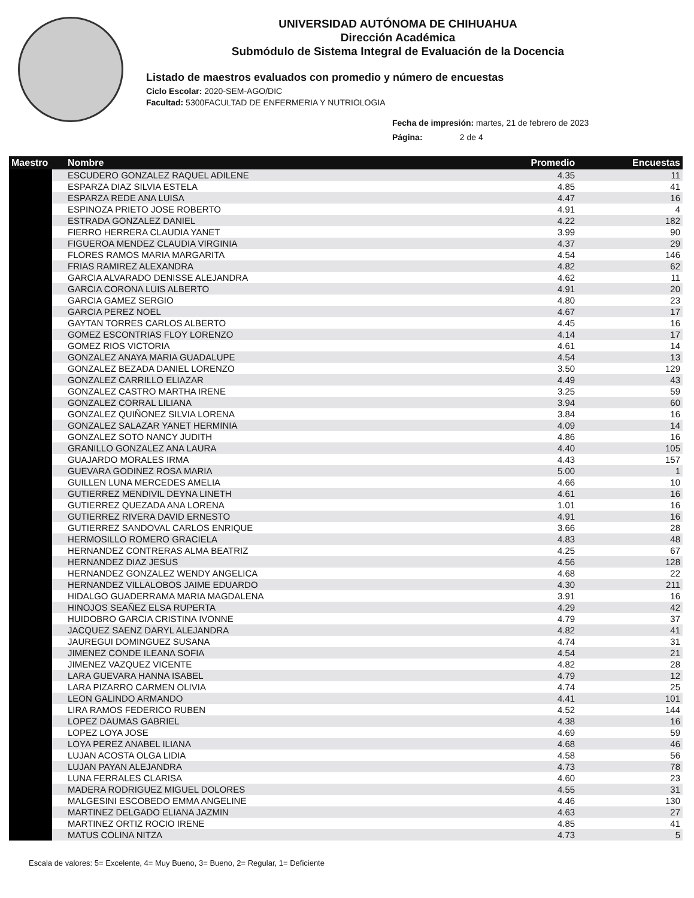UNIVERSIDAD AUTÓNOMA DE CHIHUAHUA
Dirección Académica
Submódulo de Sistema Integral de Evaluación de la Docencia
Listado de maestros evaluados con promedio y número de encuestas
Ciclo Escolar: 2020-SEM-AGO/DIC
Facultad: 5300FACULTAD DE ENFERMERIA Y NUTRIOLOGIA
Fecha de impresión: martes, 21 de febrero de 2023
Página: 2 de 4
| Maestro | Nombre | Promedio | Encuestas |
| --- | --- | --- | --- |
| | ESCUDERO GONZALEZ RAQUEL ADILENE | 4.35 | 11 |
| | ESPARZA DIAZ SILVIA ESTELA | 4.85 | 41 |
| | ESPARZA REDE ANA LUISA | 4.47 | 16 |
| | ESPINOZA PRIETO JOSE ROBERTO | 4.91 | 4 |
| | ESTRADA GONZALEZ DANIEL | 4.22 | 182 |
| | FIERRO HERRERA CLAUDIA YANET | 3.99 | 90 |
| | FIGUEROA MENDEZ CLAUDIA VIRGINIA | 4.37 | 29 |
| | FLORES RAMOS MARIA MARGARITA | 4.54 | 146 |
| | FRIAS RAMIREZ ALEXANDRA | 4.82 | 62 |
| | GARCIA ALVARADO DENISSE ALEJANDRA | 4.62 | 11 |
| | GARCIA CORONA LUIS ALBERTO | 4.91 | 20 |
| | GARCIA GAMEZ SERGIO | 4.80 | 23 |
| | GARCIA PEREZ NOEL | 4.67 | 17 |
| | GAYTAN TORRES CARLOS ALBERTO | 4.45 | 16 |
| | GOMEZ ESCONTRIAS FLOY LORENZO | 4.14 | 17 |
| | GOMEZ RIOS VICTORIA | 4.61 | 14 |
| | GONZALEZ ANAYA MARIA GUADALUPE | 4.54 | 13 |
| | GONZALEZ BEZADA DANIEL LORENZO | 3.50 | 129 |
| | GONZALEZ CARRILLO ELIAZAR | 4.49 | 43 |
| | GONZALEZ CASTRO MARTHA IRENE | 3.25 | 59 |
| | GONZALEZ CORRAL LILIANA | 3.94 | 60 |
| | GONZALEZ QUIÑONEZ SILVIA LORENA | 3.84 | 16 |
| | GONZALEZ SALAZAR YANET HERMINIA | 4.09 | 14 |
| | GONZALEZ SOTO NANCY JUDITH | 4.86 | 16 |
| | GRANILLO GONZALEZ ANA LAURA | 4.40 | 105 |
| | GUAJARDO MORALES IRMA | 4.43 | 157 |
| | GUEVARA GODINEZ ROSA MARIA | 5.00 | 1 |
| | GUILLEN LUNA MERCEDES AMELIA | 4.66 | 10 |
| | GUTIERREZ MENDIVIL DEYNA LINETH | 4.61 | 16 |
| | GUTIERREZ QUEZADA ANA LORENA | 1.01 | 16 |
| | GUTIERREZ RIVERA DAVID ERNESTO | 4.91 | 16 |
| | GUTIERREZ SANDOVAL CARLOS ENRIQUE | 3.66 | 28 |
| | HERMOSILLO ROMERO GRACIELA | 4.83 | 48 |
| | HERNANDEZ CONTRERAS ALMA BEATRIZ | 4.25 | 67 |
| | HERNANDEZ DIAZ JESUS | 4.56 | 128 |
| | HERNANDEZ GONZALEZ WENDY ANGELICA | 4.68 | 22 |
| | HERNANDEZ VILLALOBOS JAIME EDUARDO | 4.30 | 211 |
| | HIDALGO GUADERRAMA MARIA MAGDALENA | 3.91 | 16 |
| | HINOJOS SEAÑEZ ELSA RUPERTA | 4.29 | 42 |
| | HUIDOBRO GARCIA CRISTINA IVONNE | 4.79 | 37 |
| | JACQUEZ SAENZ DARYL ALEJANDRA | 4.82 | 41 |
| | JAUREGUI DOMINGUEZ SUSANA | 4.74 | 31 |
| | JIMENEZ CONDE ILEANA SOFIA | 4.54 | 21 |
| | JIMENEZ VAZQUEZ VICENTE | 4.82 | 28 |
| | LARA GUEVARA HANNA ISABEL | 4.79 | 12 |
| | LARA PIZARRO CARMEN OLIVIA | 4.74 | 25 |
| | LEON GALINDO ARMANDO | 4.41 | 101 |
| | LIRA RAMOS FEDERICO RUBEN | 4.52 | 144 |
| | LOPEZ DAUMAS GABRIEL | 4.38 | 16 |
| | LOPEZ LOYA JOSE | 4.69 | 59 |
| | LOYA PEREZ ANABEL ILIANA | 4.68 | 46 |
| | LUJAN ACOSTA OLGA LIDIA | 4.58 | 56 |
| | LUJAN PAYAN ALEJANDRA | 4.73 | 78 |
| | LUNA FERRALES CLARISA | 4.60 | 23 |
| | MADERA RODRIGUEZ MIGUEL DOLORES | 4.55 | 31 |
| | MALGESINI ESCOBEDO EMMA ANGELINE | 4.46 | 130 |
| | MARTINEZ DELGADO ELIANA JAZMIN | 4.63 | 27 |
| | MARTINEZ ORTIZ ROCIO IRENE | 4.85 | 41 |
| | MATUS COLINA NITZA | 4.73 | 5 |
Escala de valores: 5= Excelente, 4= Muy Bueno, 3= Bueno, 2= Regular, 1= Deficiente